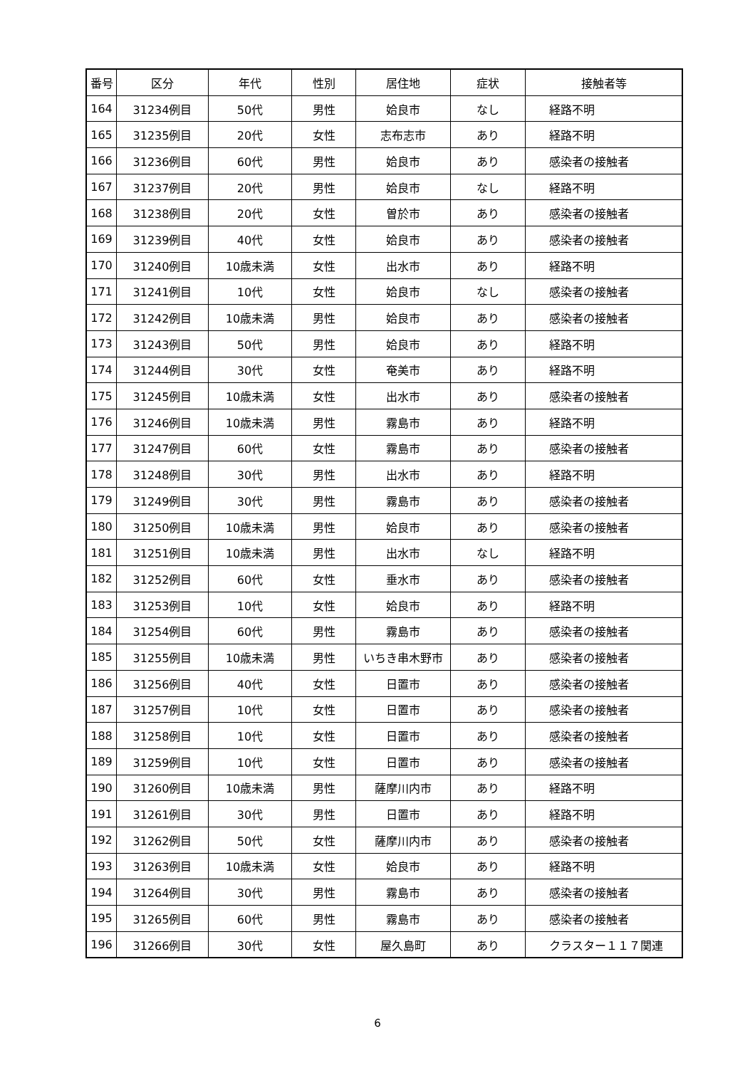| 番号 | 区分 | 年代 | 性別 | 居住地 | 症状 | 接触者等 |
| --- | --- | --- | --- | --- | --- | --- |
| 164 | 31234例目 | 50代 | 男性 | 姶良市 | なし | 経路不明 |
| 165 | 31235例目 | 20代 | 女性 | 志布志市 | あり | 経路不明 |
| 166 | 31236例目 | 60代 | 男性 | 姶良市 | あり | 感染者の接触者 |
| 167 | 31237例目 | 20代 | 男性 | 姶良市 | なし | 経路不明 |
| 168 | 31238例目 | 20代 | 女性 | 曽於市 | あり | 感染者の接触者 |
| 169 | 31239例目 | 40代 | 女性 | 姶良市 | あり | 感染者の接触者 |
| 170 | 31240例目 | 10歳未満 | 女性 | 出水市 | あり | 経路不明 |
| 171 | 31241例目 | 10代 | 女性 | 姶良市 | なし | 感染者の接触者 |
| 172 | 31242例目 | 10歳未満 | 男性 | 姶良市 | あり | 感染者の接触者 |
| 173 | 31243例目 | 50代 | 男性 | 姶良市 | あり | 経路不明 |
| 174 | 31244例目 | 30代 | 女性 | 奄美市 | あり | 経路不明 |
| 175 | 31245例目 | 10歳未満 | 女性 | 出水市 | あり | 感染者の接触者 |
| 176 | 31246例目 | 10歳未満 | 男性 | 霧島市 | あり | 経路不明 |
| 177 | 31247例目 | 60代 | 女性 | 霧島市 | あり | 感染者の接触者 |
| 178 | 31248例目 | 30代 | 男性 | 出水市 | あり | 経路不明 |
| 179 | 31249例目 | 30代 | 男性 | 霧島市 | あり | 感染者の接触者 |
| 180 | 31250例目 | 10歳未満 | 男性 | 姶良市 | あり | 感染者の接触者 |
| 181 | 31251例目 | 10歳未満 | 男性 | 出水市 | なし | 経路不明 |
| 182 | 31252例目 | 60代 | 女性 | 垂水市 | あり | 感染者の接触者 |
| 183 | 31253例目 | 10代 | 女性 | 姶良市 | あり | 経路不明 |
| 184 | 31254例目 | 60代 | 男性 | 霧島市 | あり | 感染者の接触者 |
| 185 | 31255例目 | 10歳未満 | 男性 | いちき串木野市 | あり | 感染者の接触者 |
| 186 | 31256例目 | 40代 | 女性 | 日置市 | あり | 感染者の接触者 |
| 187 | 31257例目 | 10代 | 女性 | 日置市 | あり | 感染者の接触者 |
| 188 | 31258例目 | 10代 | 女性 | 日置市 | あり | 感染者の接触者 |
| 189 | 31259例目 | 10代 | 女性 | 日置市 | あり | 感染者の接触者 |
| 190 | 31260例目 | 10歳未満 | 男性 | 薩摩川内市 | あり | 経路不明 |
| 191 | 31261例目 | 30代 | 男性 | 日置市 | あり | 経路不明 |
| 192 | 31262例目 | 50代 | 女性 | 薩摩川内市 | あり | 感染者の接触者 |
| 193 | 31263例目 | 10歳未満 | 女性 | 姶良市 | あり | 経路不明 |
| 194 | 31264例目 | 30代 | 男性 | 霧島市 | あり | 感染者の接触者 |
| 195 | 31265例目 | 60代 | 男性 | 霧島市 | あり | 感染者の接触者 |
| 196 | 31266例目 | 30代 | 女性 | 屋久島町 | あり | クラスター１１７関連 |
6